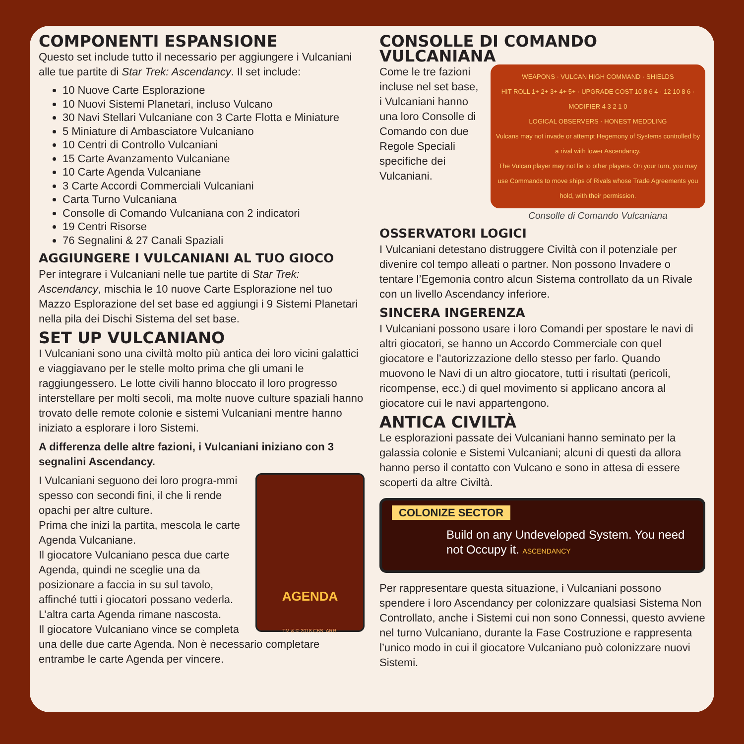COMPONENTI ESPANSIONE
Questo set include tutto il necessario per aggiungere i Vulcaniani alle tue partite di Star Trek: Ascendancy. Il set include:
10 Nuove Carte Esplorazione
10 Nuovi Sistemi Planetari, incluso Vulcano
30 Navi Stellari Vulcaniane con 3 Carte Flotta e Miniature
5 Miniature di Ambasciatore Vulcaniano
10 Centri di Controllo Vulcaniani
15 Carte Avanzamento Vulcaniane
10 Carte Agenda Vulcaniane
3 Carte Accordi Commerciali Vulcaniani
Carta Turno Vulcaniana
Consolle di Comando Vulcaniana con 2 indicatori
19 Centri Risorse
76 Segnalini & 27 Canali Spaziali
AGGIUNGERE I VULCANIANI AL TUO GIOCO
Per integrare i Vulcaniani nelle tue partite di Star Trek: Ascendancy, mischia le 10 nuove Carte Esplorazione nel tuo Mazzo Esplorazione del set base ed aggiungi i 9 Sistemi Planetari nella pila dei Dischi Sistema del set base.
SET UP VULCANIANO
I Vulcaniani sono una civiltà molto più antica dei loro vicini galattici e viaggiavano per le stelle molto prima che gli umani le raggiungessero. Le lotte civili hanno bloccato il loro progresso interstellare per molti secoli, ma molte nuove culture spaziali hanno trovato delle remote colonie e sistemi Vulcaniani mentre hanno iniziato a esplorare i loro Sistemi.
A differenza delle altre fazioni, i Vulcaniani iniziano con 3 segnalini Ascendancy.
AGENDA
TM & © 2018 CBS. ARR.
I Vulcaniani seguono dei loro progra-mmi spesso con secondi fini, il che li rende opachi per altre culture.
Prima che inizi la partita, mescola le carte Agenda Vulcaniane.
Il giocatore Vulcaniano pesca due carte Agenda, quindi ne sceglie una da posizionare a faccia in su sul tavolo, affinché tutti i giocatori possano vederla. L’altra carta Agenda rimane nascosta.
Il giocatore Vulcaniano vince se completa una delle due carte Agenda. Non è necessario completare entrambe le carte Agenda per vincere.
CONSOLLE DI COMANDO VULCANIANA
Come le tre fazioni incluse nel set base, i Vulcaniani hanno una loro Consolle di Comando con due Regole Speciali specifiche dei Vulcaniani.
WEAPONS · VULCAN HIGH COMMAND · SHIELDS
HIT ROLL 1+ 2+ 3+ 4+ 5+ · UPGRADE COST 10 8 6 4 · 12 10 8 6 · MODIFIER 4 3 2 1 0
LOGICAL OBSERVERS · HONEST MEDDLING
Vulcans may not invade or attempt Hegemony of Systems controlled by a rival with lower Ascendancy.
The Vulcan player may not lie to other players. On your turn, you may use Commands to move ships of Rivals whose Trade Agreements you hold, with their permission.
Consolle di Comando Vulcaniana
OSSERVATORI LOGICI
I Vulcaniani detestano distruggere Civiltà con il potenziale per divenire col tempo alleati o partner. Non possono Invadere o tentare l’Egemonia contro alcun Sistema controllato da un Rivale con un livello Ascendancy inferiore.
SINCERA INGERENZA
I Vulcaniani possono usare i loro Comandi per spostare le navi di altri giocatori, se hanno un Accordo Commerciale con quel giocatore e l’autorizzazione dello stesso per farlo. Quando muovono le Navi di un altro giocatore, tutti i risultati (pericoli, ricompense, ecc.) di quel movimento si applicano ancora al giocatore cui le navi appartengono.
ANTICA CIVILTÀ
Le esplorazioni passate dei Vulcaniani hanno seminato per la galassia colonie e Sistemi Vulcaniani; alcuni di questi da allora hanno perso il contatto con Vulcano e sono in attesa di essere scoperti da altre Civiltà.
COLONIZE SECTOR
Build on any Undeveloped System. You need not Occupy it. ASCENDANCY
Per rappresentare questa situazione, i Vulcaniani possono spendere i loro Ascendancy per colonizzare qualsiasi Sistema Non Controllato, anche i Sistemi cui non sono Connessi, questo avviene nel turno Vulcaniano, durante la Fase Costruzione e rappresenta l’unico modo in cui il giocatore Vulcaniano può colonizzare nuovi Sistemi.